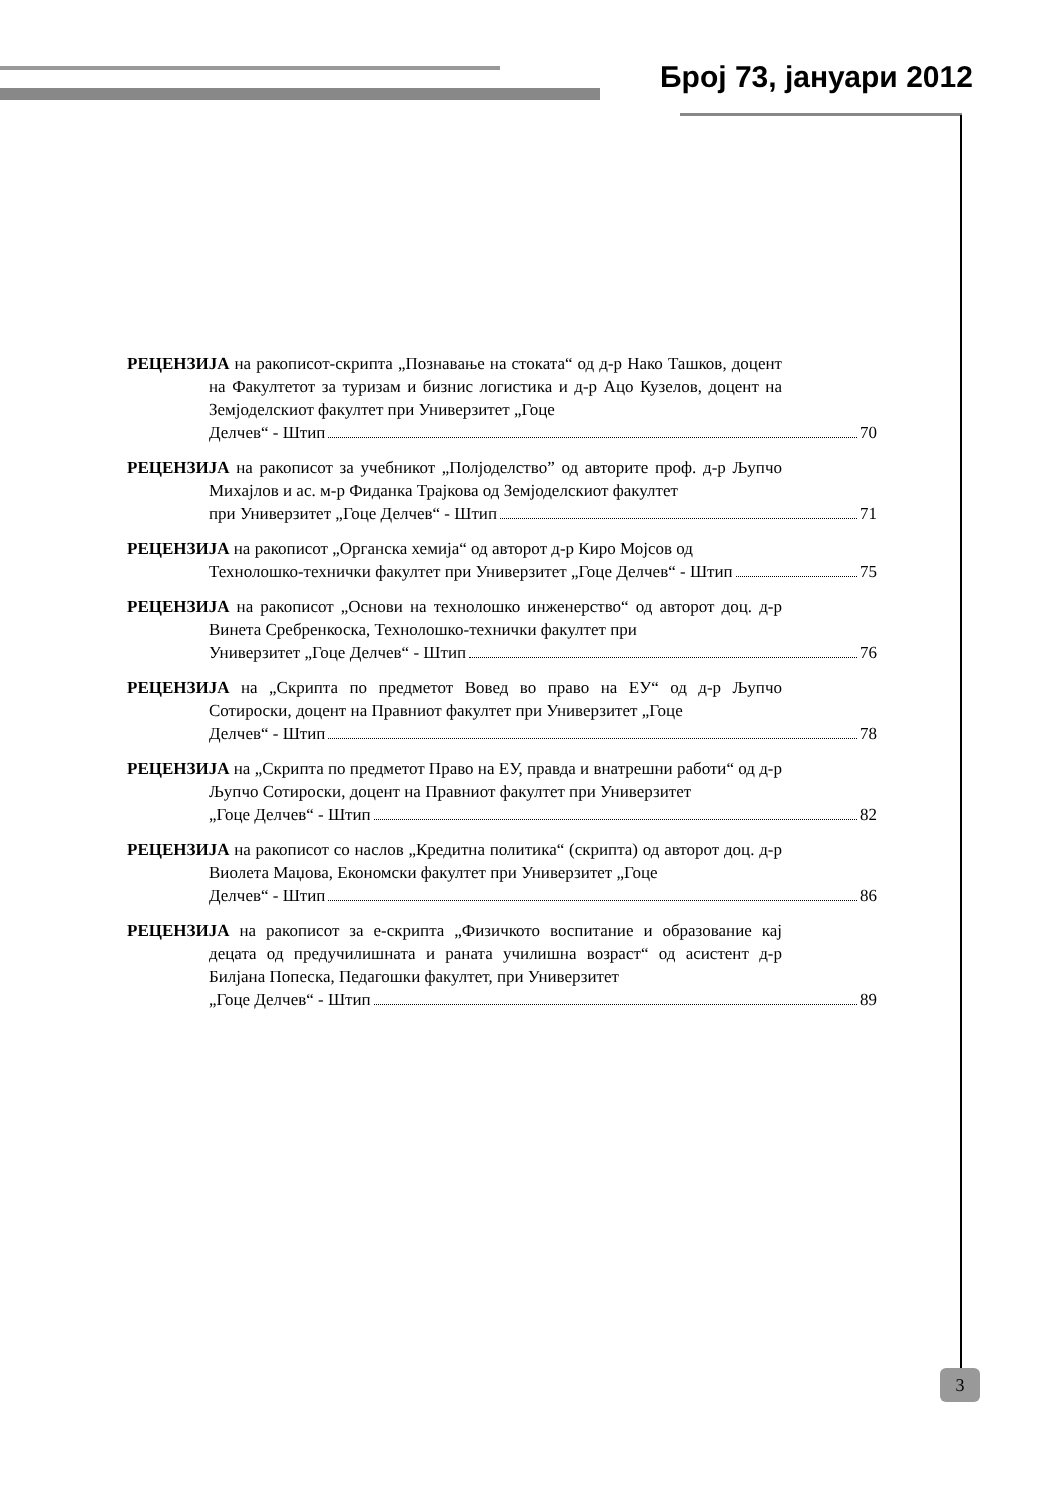Број 73, јануари 2012
РЕЦЕНЗИЈА на ракописот-скрипта „Познавање на стоката“ од д-р Нако Ташков, доцент на Факултетот за туризам и бизнис логистика и д-р Ацо Кузелов, доцент на Земјоделскиот факултет при Универзитет „Гоце
Делчев“ - Штип 70
РЕЦЕНЗИЈА на ракописот за учебникот „Полјоделство” од авторите проф. д-р Љупчо Михајлов и ас. м-р Фиданка Трајкова од Земјоделскиот факултет
при Универзитет „Гоце Делчев“ - Штип 71
РЕЦЕНЗИЈА на ракописот „Органска хемија“ од авторот д-р Киро Мојсов од
Технолошко-технички факултет при Универзитет „Гоце Делчев“ - Штип 75
РЕЦЕНЗИЈА на ракописот „Основи на технолошко инженерство“ од авторот доц. д-р Винета Сребренкоска, Технолошко-технички факултет при
Универзитет „Гоце Делчев“ - Штип 76
РЕЦЕНЗИЈА на „Скрипта по предметот Вовед во право на ЕУ“ од д-р Љупчо Сотироски, доцент на Правниот факултет при Универзитет „Гоце
Делчев“ - Штип 78
РЕЦЕНЗИЈА на „Скрипта по предметот Право на ЕУ, правда и внатрешни работи“ од д-р Љупчо Сотироски, доцент на Правниот факултет при Универзитет
„Гоце Делчев“ - Штип 82
РЕЦЕНЗИЈА на ракописот со наслов „Кредитна политика“ (скрипта) од авторот доц. д-р Виолета Маџова, Економски факултет при Универзитет „Гоце
Делчев“ - Штип 86
РЕЦЕНЗИЈА на ракописот за е-скрипта „Физичкото воспитание и образование кај децата од предучилишната и раната училишна возраст“ од асистент д-р Билјана Попеска, Педагошки факултет, при Универзитет
„Гоце Делчев“ - Штип 89
3